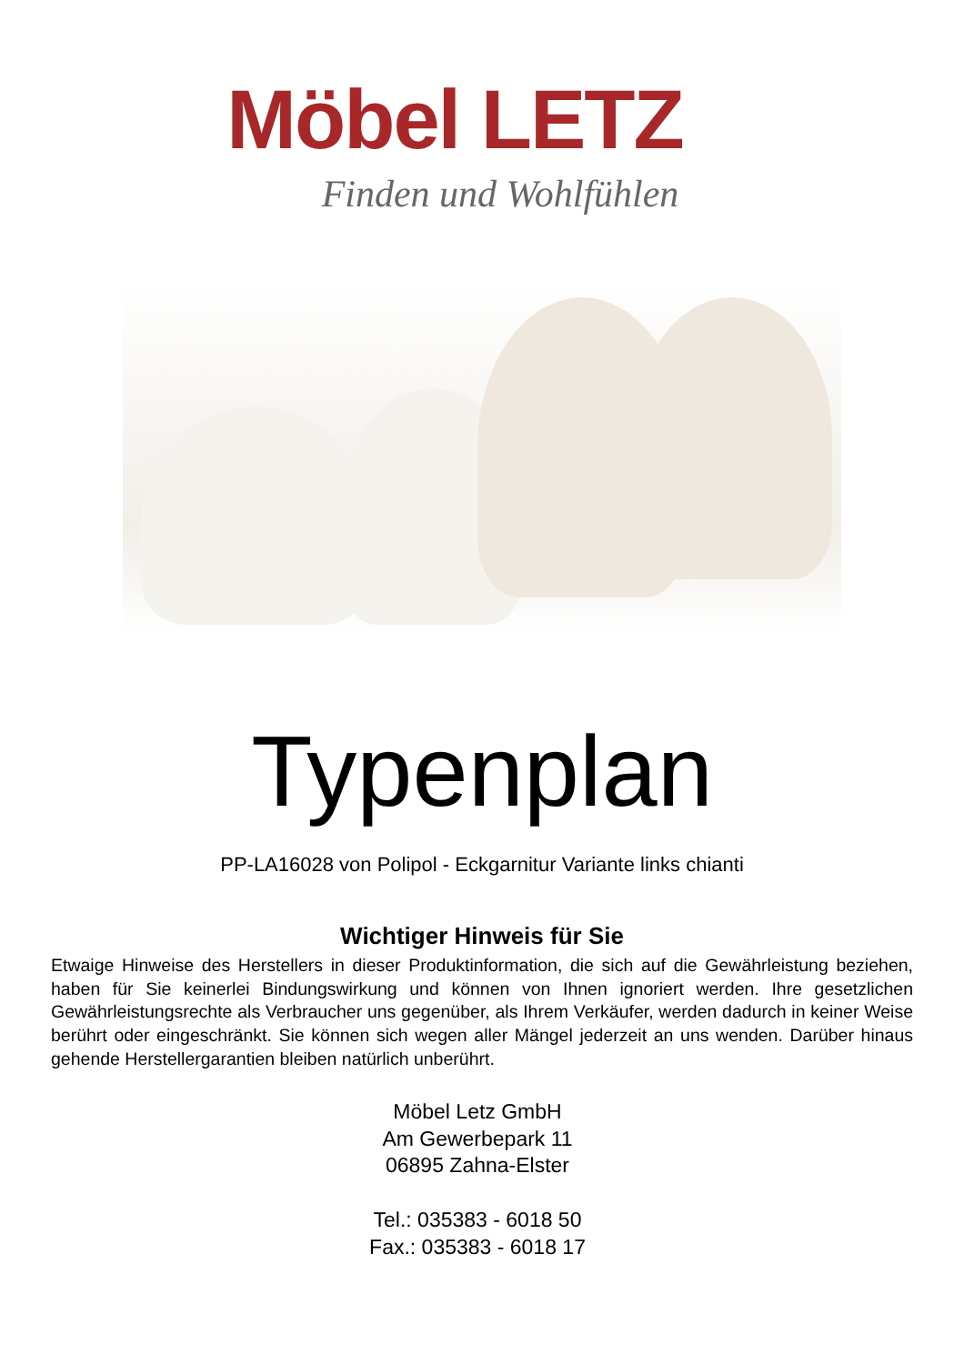Möbel LETZ
Finden und Wohlfühlen
Typenplan
PP-LA16028 von Polipol - Eckgarnitur Variante links chianti
Wichtiger Hinweis für Sie
Etwaige Hinweise des Herstellers in dieser Produktinformation, die sich auf die Gewährleistung beziehen, haben für Sie keinerlei Bindungswirkung und können von Ihnen ignoriert werden. Ihre gesetzlichen Gewährleistungsrechte als Verbraucher uns gegenüber, als Ihrem Verkäufer, werden dadurch in keiner Weise berührt oder eingeschränkt. Sie können sich wegen aller Mängel jederzeit an uns wenden. Darüber hinaus gehende Herstellergarantien bleiben natürlich unberührt.
Möbel Letz GmbH
Am Gewerbepark 11
06895 Zahna-Elster
Tel.: 035383 - 6018 50
Fax.: 035383 - 6018 17